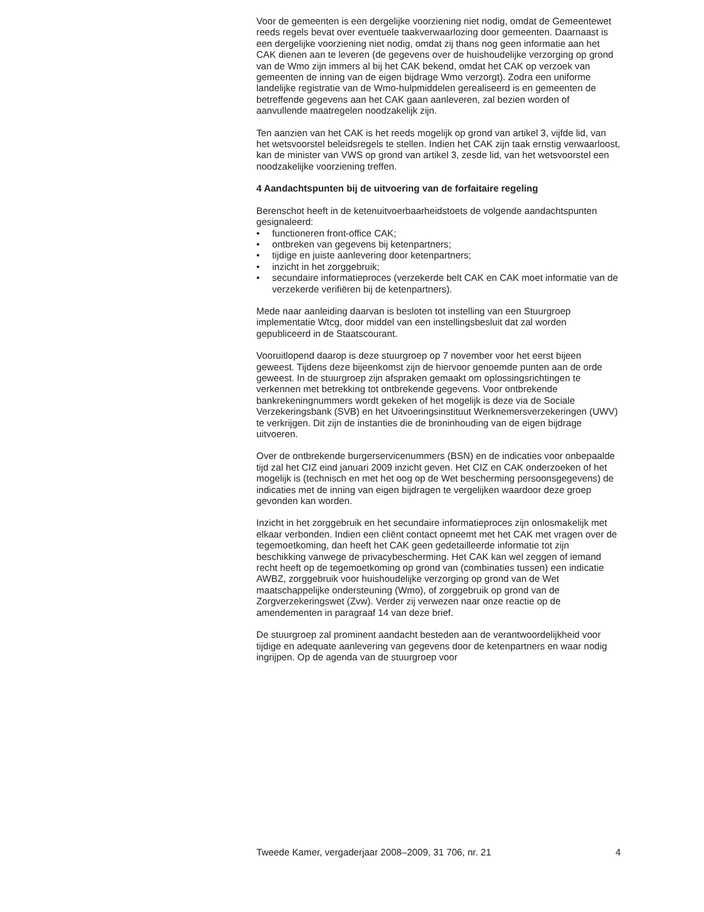Voor de gemeenten is een dergelijke voorziening niet nodig, omdat de Gemeentewet reeds regels bevat over eventuele taakverwaarlozing door gemeenten. Daarnaast is een dergelijke voorziening niet nodig, omdat zij thans nog geen informatie aan het CAK dienen aan te leveren (de gegevens over de huishoudelijke verzorging op grond van de Wmo zijn immers al bij het CAK bekend, omdat het CAK op verzoek van gemeenten de inning van de eigen bijdrage Wmo verzorgt). Zodra een uniforme landelijke registratie van de Wmo-hulpmiddelen gerealiseerd is en gemeenten de betreffende gegevens aan het CAK gaan aanleveren, zal bezien worden of aanvullende maatregelen noodzakelijk zijn.
Ten aanzien van het CAK is het reeds mogelijk op grond van artikel 3, vijfde lid, van het wetsvoorstel beleidsregels te stellen. Indien het CAK zijn taak ernstig verwaarloost, kan de minister van VWS op grond van artikel 3, zesde lid, van het wetsvoorstel een noodzakelijke voorziening treffen.
4 Aandachtspunten bij de uitvoering van de forfaitaire regeling
Berenschot heeft in de ketenuitvoerbaarheidstoets de volgende aandachtspunten gesignaleerd:
• functioneren front-office CAK;
• ontbreken van gegevens bij ketenpartners;
• tijdige en juiste aanlevering door ketenpartners;
• inzicht in het zorggebruik;
• secundaire informatieproces (verzekerde belt CAK en CAK moet informatie van de verzekerde verifiëren bij de ketenpartners).
Mede naar aanleiding daarvan is besloten tot instelling van een Stuurgroep implementatie Wtcg, door middel van een instellingsbesluit dat zal worden gepubliceerd in de Staatscourant.
Vooruitlopend daarop is deze stuurgroep op 7 november voor het eerst bijeen geweest. Tijdens deze bijeenkomst zijn de hiervoor genoemde punten aan de orde geweest. In de stuurgroep zijn afspraken gemaakt om oplossingsrichtingen te verkennen met betrekking tot ontbrekende gegevens. Voor ontbrekende bankrekeningnummers wordt gekeken of het mogelijk is deze via de Sociale Verzekeringsbank (SVB) en het Uitvoeringsinstituut Werknemersverzekeringen (UWV) te verkrijgen. Dit zijn de instanties die de broninhouding van de eigen bijdrage uitvoeren.
Over de ontbrekende burgerservicenummers (BSN) en de indicaties voor onbepaalde tijd zal het CIZ eind januari 2009 inzicht geven. Het CIZ en CAK onderzoeken of het mogelijk is (technisch en met het oog op de Wet bescherming persoonsgegevens) de indicaties met de inning van eigen bijdragen te vergelijken waardoor deze groep gevonden kan worden.
Inzicht in het zorggebruik en het secundaire informatieproces zijn onlosmakelijk met elkaar verbonden. Indien een cliënt contact opneemt met het CAK met vragen over de tegemoetkoming, dan heeft het CAK geen gedetailleerde informatie tot zijn beschikking vanwege de privacybescherming. Het CAK kan wel zeggen of iemand recht heeft op de tegemoetkoming op grond van (combinaties tussen) een indicatie AWBZ, zorggebruik voor huishoudelijke verzorging op grond van de Wet maatschappelijke ondersteuning (Wmo), of zorggebruik op grond van de Zorgverzekeringswet (Zvw). Verder zij verwezen naar onze reactie op de amendementen in paragraaf 14 van deze brief.
De stuurgroep zal prominent aandacht besteden aan de verantwoordelijkheid voor tijdige en adequate aanlevering van gegevens door de ketenpartners en waar nodig ingrijpen. Op de agenda van de stuurgroep voor
Tweede Kamer, vergaderjaar 2008–2009, 31 706, nr. 21 4